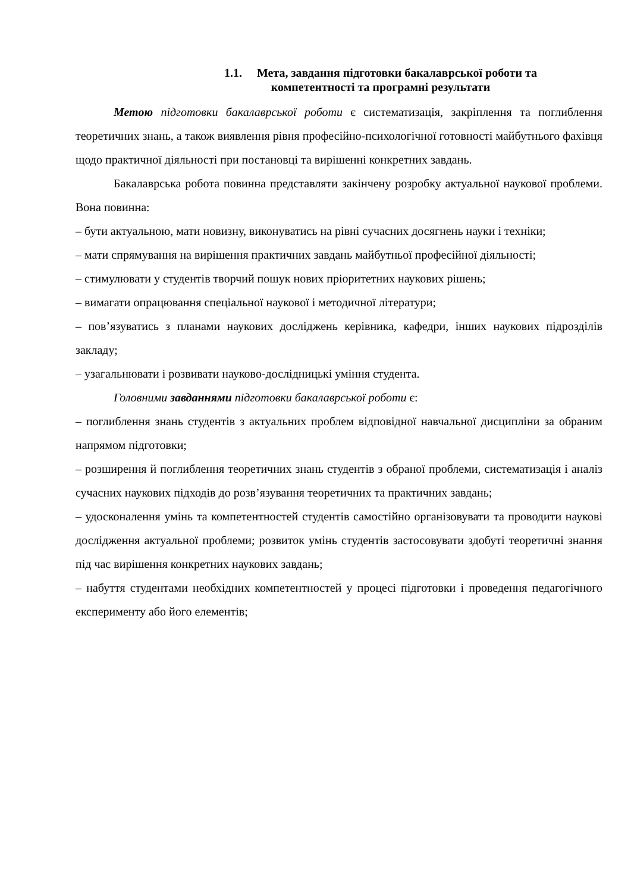1.1. Мета, завдання підготовки бакалаврської роботи та
компетентності та програмні результати
Метою підготовки бакалаврської роботи є систематизація, закріплення та поглиблення теоретичних знань, а також виявлення рівня професійно-психологічної готовності майбутнього фахівця щодо практичної діяльності при постановці та вирішенні конкретних завдань.
Бакалаврська робота повинна представляти закінчену розробку актуальної наукової проблеми. Вона повинна:
– бути актуальною, мати новизну, виконуватись на рівні сучасних досягнень науки і техніки;
– мати спрямування на вирішення практичних завдань майбутньої професійної діяльності;
– стимулювати у студентів творчий пошук нових пріоритетних наукових рішень;
– вимагати опрацювання спеціальної наукової і методичної літератури;
– пов’язуватись з планами наукових досліджень керівника, кафедри, інших наукових підрозділів закладу;
– узагальнювати і розвивати науково-дослідницькі уміння студента.
Головними завданнями підготовки бакалаврської роботи є:
– поглиблення знань студентів з актуальних проблем відповідної навчальної дисципліни за обраним напрямом підготовки;
– розширення й поглиблення теоретичних знань студентів з обраної проблеми, систематизація і аналіз сучасних наукових підходів до розв’язування теоретичних та практичних завдань;
– удосконалення умінь та компетентностей студентів самостійно організовувати та проводити наукові дослідження актуальної проблеми; розвиток умінь студентів застосовувати здобуті теоретичні знання під час вирішення конкретних наукових завдань;
– набуття студентами необхідних компетентностей у процесі підготовки і проведення педагогічного експерименту або його елементів;